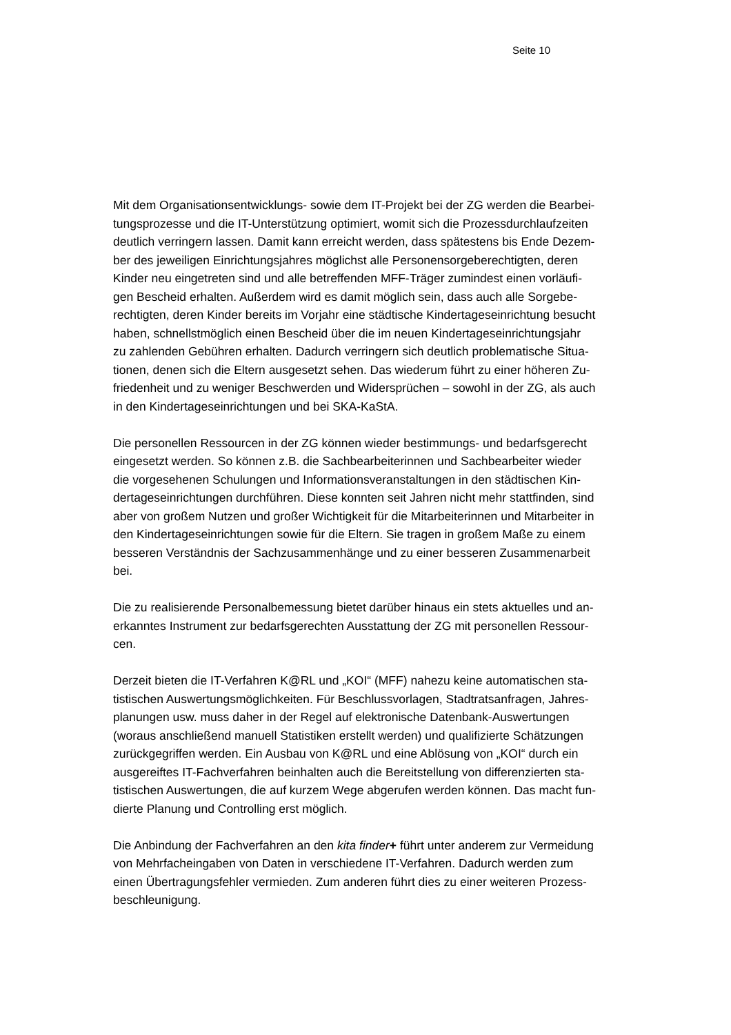Seite 10
Mit dem Organisationsentwicklungs- sowie dem IT-Projekt bei der ZG werden die Bearbei- tungsprozesse und die IT-Unterstützung optimiert, womit sich die Prozessdurchlaufzeiten deutlich verringern lassen. Damit kann erreicht werden, dass spätestens bis Ende Dezem- ber des jeweiligen Einrichtungsjahres möglichst alle Personensorgeberechtigten, deren Kinder neu eingetreten sind und alle betreffenden MFF-Träger zumindest einen vorläufi- gen Bescheid erhalten. Außerdem wird es damit möglich sein, dass auch alle Sorgebe- rechtigten, deren Kinder bereits im Vorjahr eine städtische Kindertageseinrichtung besucht haben, schnellstmöglich einen Bescheid über die im neuen Kindertageseinrichtungsjahr zu zahlenden Gebühren erhalten. Dadurch verringern sich deutlich problematische Situa- tionen, denen sich die Eltern ausgesetzt sehen. Das wiederum führt zu einer höheren Zu- friedenheit und zu weniger Beschwerden und Widersprüchen – sowohl in der ZG, als auch in den Kindertageseinrichtungen und bei SKA-KaStA.
Die personellen Ressourcen in der ZG können wieder bestimmungs- und bedarfsgerecht eingesetzt werden. So können z.B. die Sachbearbeiterinnen und Sachbearbeiter wieder die vorgesehenen Schulungen und Informationsveranstaltungen in den städtischen Kin- dertageseinrichtungen durchführen. Diese konnten seit Jahren nicht mehr stattfinden, sind aber von großem Nutzen und großer Wichtigkeit für die Mitarbeiterinnen und Mitarbeiter in den Kindertageseinrichtungen sowie für die Eltern. Sie tragen in großem Maße zu einem besseren Verständnis der Sachzusammenhänge und zu einer besseren Zusammenarbeit bei.
Die zu realisierende Personalbemessung bietet darüber hinaus ein stets aktuelles und an- erkanntes Instrument zur bedarfsgerechten Ausstattung der ZG mit personellen Ressour- cen.
Derzeit bieten die IT-Verfahren K@RL und „KOI“ (MFF) nahezu keine automatischen sta- tistischen Auswertungsmöglichkeiten. Für Beschlussvorlagen, Stadtratsanfragen, Jahres- planungen usw. muss daher in der Regel auf elektronische Datenbank-Auswertungen (woraus anschließend manuell Statistiken erstellt werden) und qualifizierte Schätzungen zurückgegriffen werden. Ein Ausbau von K@RL und eine Ablösung von „KOI“ durch ein ausgereiftes IT-Fachverfahren beinhalten auch die Bereitstellung von differenzierten sta- tistischen Auswertungen, die auf kurzem Wege abgerufen werden können. Das macht fun- dierte Planung und Controlling erst möglich.
Die Anbindung der Fachverfahren an den kita finder+ führt unter anderem zur Vermeidung von Mehrfacheingaben von Daten in verschiedene IT-Verfahren. Dadurch werden zum einen Übertragungsfehler vermieden. Zum anderen führt dies zu einer weiteren Prozess- beschleunigung.